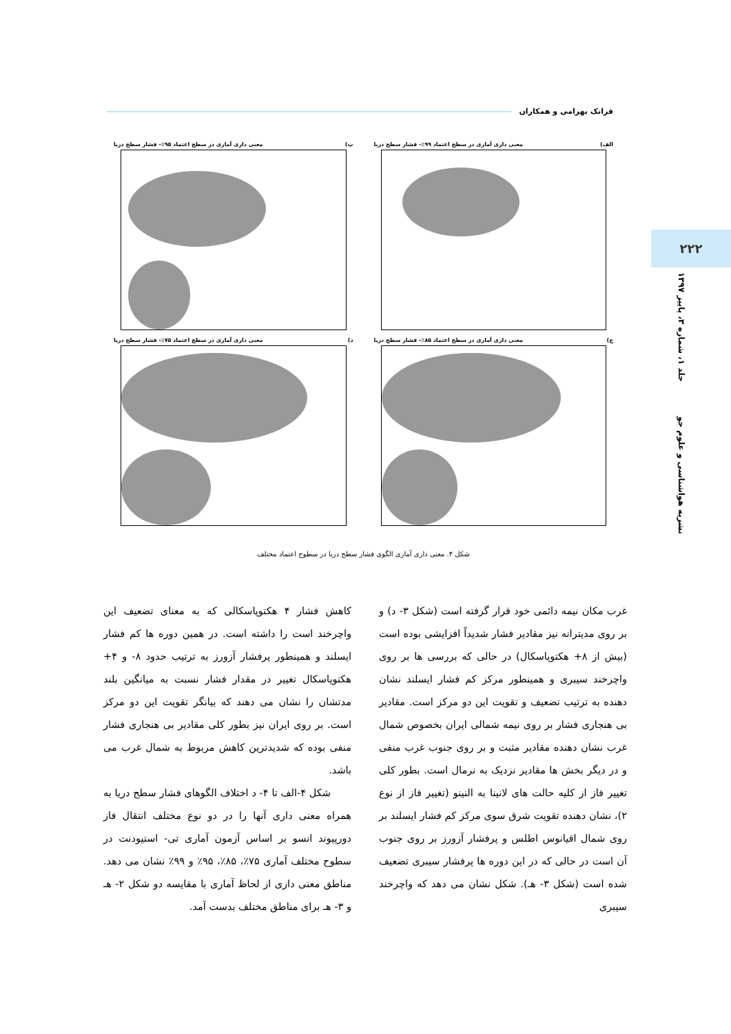فرانک بهرامی و همکاران
۲۲۲
نشریه هواشناسی و علوم جو جلد ۱، شماره ۳، پاییز ۱۳۹۷
الف) معنی داری آماری در سطح اعتماد ۹۹٪- فشار سطح دریا
ب) معنی داری آماری در سطح اعتماد ۹۵٪- فشار سطح دریا
ج) معنی داری آماری در سطح اعتماد ۸۵٪- فشار سطح دریا
د) معنی داری آماری در سطح اعتماد ۷۵٪- فشار سطح دریا
شکل ۴. معنی داری آماری الگوی فشار سطح دریا در سطوح اعتماد مختلف
غرب مکان نیمه دائمی خود قرار گرفته است (شکل ۳- د) و بر روی مدیترانه نیز مقادیر فشار شدیداً افزایشی بوده است (بیش از ۸+ هکتوپاسکال) در حالی که بررسی ها بر روی واچرخند سیبری و همینطور مرکز کم فشار ایسلند نشان دهنده به ترتیب تضعیف و تقویت این دو مرکز است. مقادیر بی هنجاری فشار بر روی نیمه شمالی ایران بخصوص شمال غرب نشان دهنده مقادیر مثبت و بر روی جنوب غرب منفی و در دیگر بخش ها مقادیر نزدیک به نرمال است. بطور کلی تغییر فاز از کلیه حالت های لانینا به النینو (تغییر فاز از نوع ۲)، نشان دهنده تقویت شرق سوی مرکز کم فشار ایسلند بر روی شمال اقیانوس اطلس و پرفشار آزورز بر روی جنوب آن است در حالی که در این دوره ها پرفشار سیبری تضعیف شده است (شکل ۳- هـ). شکل نشان می دهد که واچرخند سیبری
کاهش فشار ۴ هکتوپاسکالی که به معنای تضعیف این واچرخند است را داشته است. در همین دوره ها کم فشار ایسلند و همینطور پرفشار آزورز به ترتیب حدود ۸- و ۴+ هکتوپاسکال تغییر در مقدار فشار نسبت به میانگین بلند مدتشان را نشان می دهند که بیانگر تقویت این دو مرکز است. بر روی ایران نیز بطور کلی مقادیر بی هنجاری فشار منفی بوده که شدیدترین کاهش مربوط به شمال غرب می باشد.
شکل ۴-الف تا ۴- د اختلاف الگوهای فشار سطح دریا به همراه معنی داری آنها را در دو نوع مختلف انتقال فاز دورپیوند انسو بر اساس آزمون آماری تی- استیودنت در سطوح مختلف آماری ۷۵٪، ۸۵٪، ۹۵٪ و ۹۹٪ نشان می دهد. مناطق معنی داری از لحاظ آماری با مقایسه دو شکل ۲- هـ و ۳- هـ برای مناطق مختلف بدست آمد.